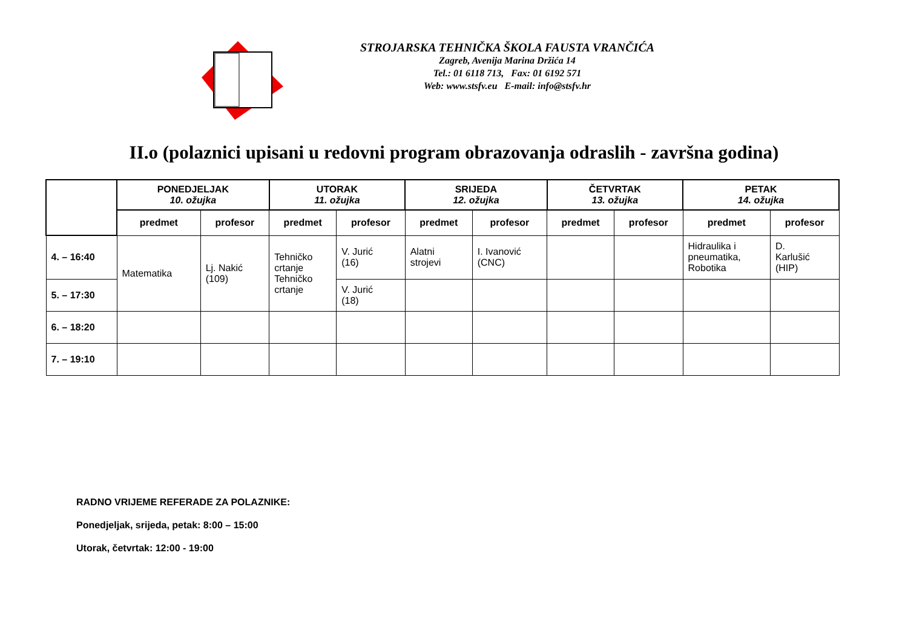STROJARSKA TEHNIČKA ŠKOLA FAUSTA VRANČIĆA
Zagreb, Avenija Marina Držića 14
Tel.: 01 6118 713, Fax: 01 6192 571
Web: www.stsfv.eu E-mail: info@stsfv.hr
II.o (polaznici upisani u redovni program obrazovanja odraslih - završna godina)
| | PONEDJELJAK 10. ožujka | | UTORAK 11. ožujka | | SRIJEDA 12. ožujka | | ČETVRTAK 13. ožujka | | PETAK 14. ožujka | |
| | predmet | profesor | predmet | profesor | predmet | profesor | predmet | profesor | predmet | profesor |
| 4. – 16:40 | Matematika | Lj. Nakić (109) | Tehničko crtanje Tehničko crtanje | V. Jurić (16) | Alatni strojevi | I. Ivanović (CNC) | | | Hidraulika i pneumatika, Robotika | D. Karlušić (HIP) |
| 5. – 17:30 | | | | V. Jurić (18) | | | | | | |
| 6. – 18:20 | | | | | | | | | | |
| 7. – 19:10 | | | | | | | | | | |
RADNO VRIJEME REFERADE ZA POLAZNIKE:
Ponedjeljak, srijeda, petak: 8:00 – 15:00
Utorak, četvrtak: 12:00 - 19:00